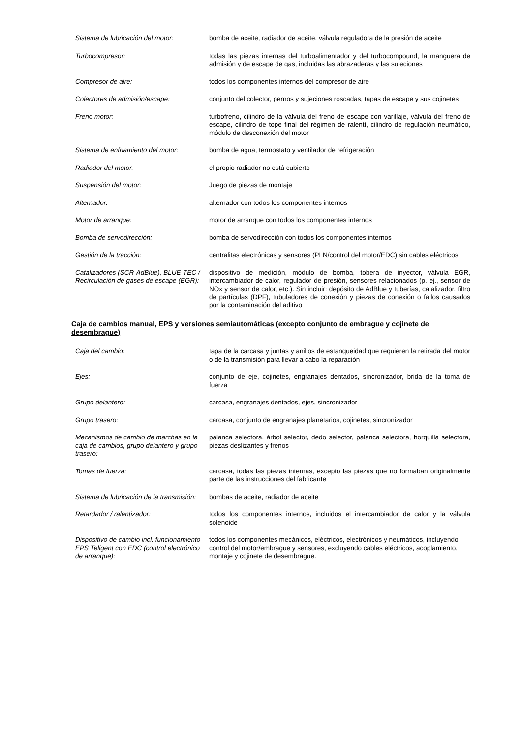| Sistema de lubricación del motor: | bomba de aceite, radiador de aceite, válvula reguladora de la presión de aceite |
| Turbocompresor: | todas las piezas internas del turboalimentador y del turbocompound, la manguera de admisión y de escape de gas, incluidas las abrazaderas y las sujeciones |
| Compresor de aire: | todos los componentes internos del compresor de aire |
| Colectores de admisión/escape: | conjunto del colector, pernos y sujeciones roscadas, tapas de escape y sus cojinetes |
| Freno motor: | turbofreno, cilindro de la válvula del freno de escape con varillaje, válvula del freno de escape, cilindro de tope final del régimen de ralentí, cilindro de regulación neumático, módulo de desconexión del motor |
| Sistema de enfriamiento del motor: | bomba de agua, termostato y ventilador de refrigeración |
| Radiador del motor. | el propio radiador no está cubierto |
| Suspensión del motor: | Juego de piezas de montaje |
| Alternador: | alternador con todos los componentes internos |
| Motor de arranque: | motor de arranque con todos los componentes internos |
| Bomba de servodirección: | bomba de servodirección con todos los componentes internos |
| Gestión de la tracción: | centralitas electrónicas y sensores (PLN/control del motor/EDC) sin cables eléctricos |
| Catalizadores (SCR-AdBlue), BLUE-TEC / Recirculación de gases de escape (EGR): | dispositivo de medición, módulo de bomba, tobera de inyector, válvula EGR, intercambiador de calor, regulador de presión, sensores relacionados (p. ej., sensor de NOx y sensor de calor, etc.). Sin incluir: depósito de AdBlue y tuberías, catalizador, filtro de partículas (DPF), tubuladores de conexión y piezas de conexión o fallos causados por la contaminación del aditivo |
Caja de cambios manual, EPS y versiones semiautomáticas (excepto conjunto de embrague y cojinete de desembrague)
| Caja del cambio: | tapa de la carcasa y juntas y anillos de estanqueidad que requieren la retirada del motor o de la transmisión para llevar a cabo la reparación |
| Ejes: | conjunto de eje, cojinetes, engranajes dentados, sincronizador, brida de la toma de fuerza |
| Grupo delantero: | carcasa, engranajes dentados, ejes, sincronizador |
| Grupo trasero: | carcasa, conjunto de engranajes planetarios, cojinetes, sincronizador |
| Mecanismos de cambio de marchas en la caja de cambios, grupo delantero y grupo trasero: | palanca selectora, árbol selector, dedo selector, palanca selectora, horquilla selectora, piezas deslizantes y frenos |
| Tomas de fuerza: | carcasa, todas las piezas internas, excepto las piezas que no formaban originalmente parte de las instrucciones del fabricante |
| Sistema de lubricación de la transmisión: | bombas de aceite, radiador de aceite |
| Retardador / ralentizador: | todos los componentes internos, incluidos el intercambiador de calor y la válvula solenoide |
| Dispositivo de cambio incl. funcionamiento EPS Teligent con EDC (control electrónico de arranque): | todos los componentes mecánicos, eléctricos, electrónicos y neumáticos, incluyendo control del motor/embrague y sensores, excluyendo cables eléctricos, acoplamiento, montaje y cojinete de desembrague. |